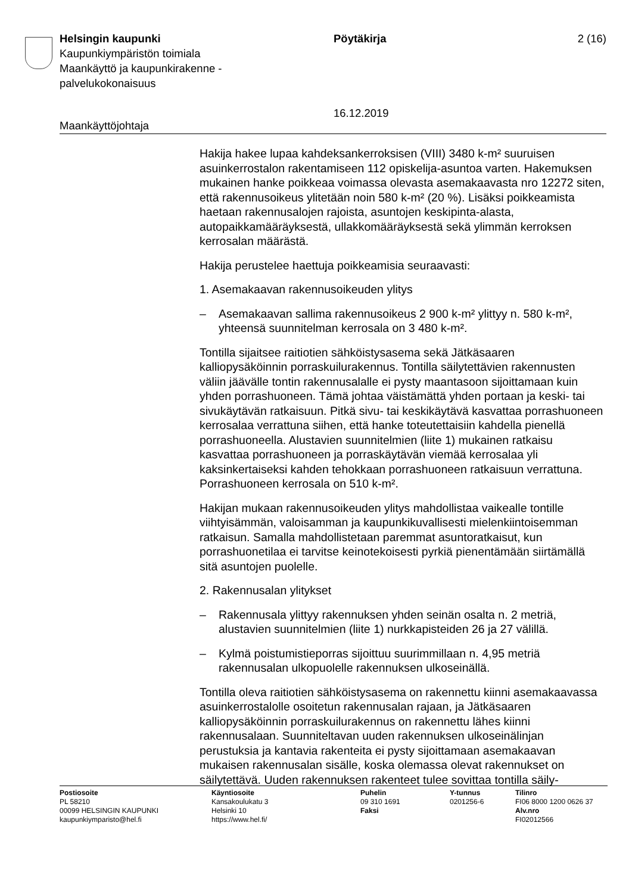Helsingin kaupunki
Kaupunkiympäristön toimiala
Maankäyttö ja kaupunkirakenne -palvelukokonaisuus
Pöytäkirja
16.12.2019
2 (16)
Maankäyttöjohtaja
Hakija hakee lupaa kahdeksankerroksisen (VIII) 3480 k-m² suuruisen asuinkerrostalon rakentamiseen 112 opiskelija-asuntoa varten. Hakemuksen mukainen hanke poikkeaa voimassa olevasta asemakaavasta nro 12272 siten, että rakennusoikeus ylitetään noin 580 k-m² (20 %). Lisäksi poikkeamista haetaan rakennusalojen rajoista, asuntojen keskipinta-alasta, autopaikkamääräyksestä, ullakkomääräyksestä sekä ylimmän kerroksen kerrosalan määrästä.
Hakija perustelee haettuja poikkeamisia seuraavasti:
1. Asemakaavan rakennusoikeuden ylitys
– Asemakaavan sallima rakennusoikeus 2 900 k-m² ylittyy n. 580 k-m², yhteensä suunnitelman kerrosala on 3 480 k-m².
Tontilla sijaitsee raitiotien sähköistysasema sekä Jätkäsaaren kalliopysäköinnin porraskuilurakennus. Tontilla säilytettävien rakennusten väliin jäävälle tontin rakennusalalle ei pysty maantasoon sijoittamaan kuin yhden porrashuoneen. Tämä johtaa väistämättä yhden portaan ja keski- tai sivukäytävän ratkaisuun. Pitkä sivu- tai keskikäytävä kasvattaa porrashuoneen kerrosalaa verrattuna siihen, että hanke toteutettaisiin kahdella pienellä porrashuoneella. Alustavien suunnitelmien (liite 1) mukainen ratkaisu kasvattaa porrashuoneen ja porraskäytävän viemää kerrosalaa yli kaksinkertaiseksi kahden tehokkaan porrashuoneen ratkaisuun verrattuna. Porrashuoneen kerrosala on 510 k-m².
Hakijan mukaan rakennusoikeuden ylitys mahdollistaa vaikealle tontille viihtyisämmän, valoisamman ja kaupunkikuvallisesti mielenkiintoisemman ratkaisun. Samalla mahdollistetaan paremmat asuntoratkaisut, kun porrashuonetilaa ei tarvitse keinotekoisesti pyrkiä pienentämään siirtämällä sitä asuntojen puolelle.
2. Rakennusalan ylitykset
– Rakennusala ylittyy rakennuksen yhden seinän osalta n. 2 metriä, alustavien suunnitelmien (liite 1) nurkkapisteiden 26 ja 27 välillä.
– Kylmä poistumistieporras sijoittuu suurimmillaan n. 4,95 metriä rakennusalan ulkopuolelle rakennuksen ulkoseinällä.
Tontilla oleva raitiotien sähköistysasema on rakennettu kiinni asemakaavassa asuinkerrostalolle osoitetun rakennusalan rajaan, ja Jätkäsaaren kalliopysäköinnin porraskuilurakennus on rakennettu lähes kiinni rakennusalaan. Suunniteltavan uuden rakennuksen ulkoseinälinjan perustuksia ja kantavia rakenteita ei pysty sijoittamaan asemakaavan mukaisen rakennusalan sisälle, koska olemassa olevat rakennukset on säilytettävä. Uuden rakennuksen rakenteet tulee sovittaa tontilla säily-
Postiosoite
PL 58210
00099 HELSINGIN KAUPUNKI
kaupunkiymparisto@hel.fi
Käyntiosoite
Kansakoulukatu 3
Helsinki 10
https://www.hel.fi/
Puhelin
09 310 1691
Faksi
Y-tunnus
0201256-6
Tilinro
FI06 8000 1200 0626 37
Alv.nro
FI02012566